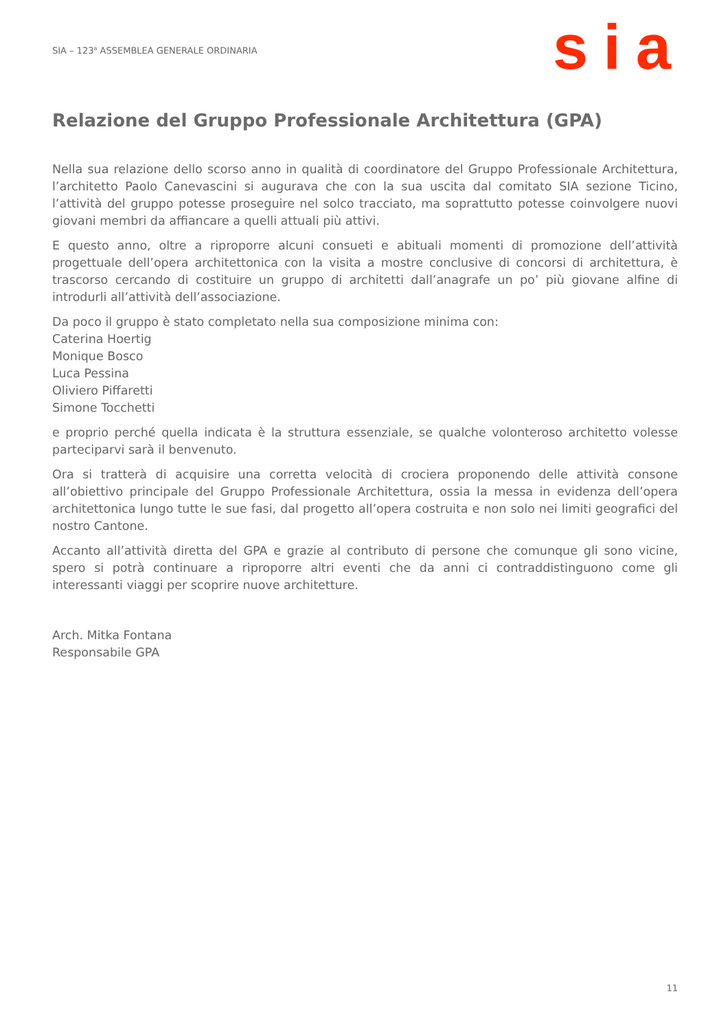SIA – 123<sup>a</sup> ASSEMBLEA GENERALE ORDINARIA
sia
Relazione del Gruppo Professionale Architettura (GPA)
Nella sua relazione dello scorso anno in qualità di coordinatore del Gruppo Professionale Architettura, l’architetto Paolo Canevascini si augurava che con la sua uscita dal comitato SIA sezione Ticino, l’attività del gruppo potesse proseguire nel solco tracciato, ma soprattutto potesse coinvolgere nuovi giovani membri da affiancare a quelli attuali più attivi.
E questo anno, oltre a riproporre alcuni consueti e abituali momenti di promozione dell’attività progettuale dell’opera architettonica con la visita a mostre conclusive di concorsi di architettura, è trascorso cercando di costituire un gruppo di architetti dall’anagrafe un po’ più giovane alfine di introdurli all’attività dell’associazione.
Da poco il gruppo è stato completato nella sua composizione minima con:
Caterina Hoertig
Monique Bosco
Luca Pessina
Oliviero Piffaretti
Simone Tocchetti
e proprio perché quella indicata è la struttura essenziale, se qualche volonteroso architetto volesse parteciparvi sarà il benvenuto.
Ora si tratterà di acquisire una corretta velocità di crociera proponendo delle attività consone all’obiettivo principale del Gruppo Professionale Architettura, ossia la messa in evidenza dell’opera architettonica lungo tutte le sue fasi, dal progetto all’opera costruita e non solo nei limiti geografici del nostro Cantone.
Accanto all’attività diretta del GPA e grazie al contributo di persone che comunque gli sono vicine, spero si potrà continuare a riproporre altri eventi che da anni ci contraddistinguono come gli interessanti viaggi per scoprire nuove architetture.
Arch. Mitka Fontana
Responsabile GPA
11